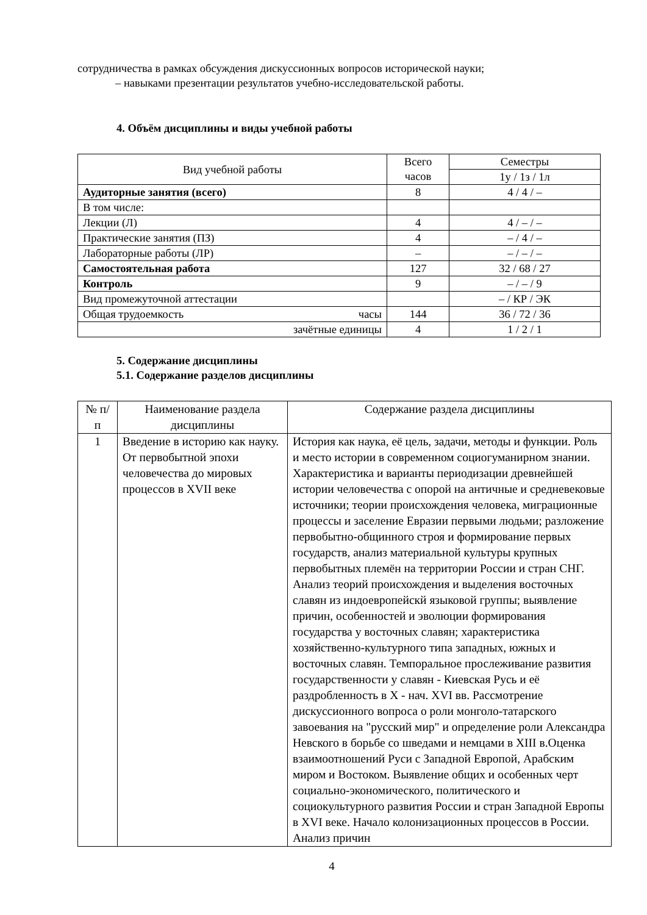сотрудничества в рамках обсуждения дискуссионных вопросов исторической науки;
– навыками презентации результатов учебно-исследовательской работы.
4. Объём дисциплины и виды учебной работы
| Вид учебной работы | Всего часов | Семестры |
| --- | --- | --- |
| | | 1у / 1з / 1л |
| Аудиторные занятия (всего) | 8 | 4 / 4 / – |
| В том числе: | | |
| Лекции (Л) | 4 | 4 / – / – |
| Практические занятия (ПЗ) | 4 | – / 4 / – |
| Лабораторные работы (ЛР) | – | – / – / – |
| Самостоятельная работа | 127 | 32 / 68 / 27 |
| Контроль | 9 | – / – / 9 |
| Вид промежуточной аттестации | | – / КР / ЭК |
| Общая трудоемкость часы | 144 | 36 / 72 / 36 |
| зачётные единицы | 4 | 1 / 2 / 1 |
5. Содержание дисциплины
5.1. Содержание разделов дисциплины
| № п/п | Наименование раздела дисциплины | Содержание раздела дисциплины |
| --- | --- | --- |
| 1 | Введение в историю как науку. От первобытной эпохи человечества до мировых процессов в XVII веке | История как наука, её цель, задачи, методы и функции. Роль и место истории в современном социогуманирном знании. Характеристика и варианты периодизации древнейшей истории человечества с опорой на античные и средневековые источники; теории происхождения человека, миграционные процессы и заселение Евразии первыми людьми; разложение первобытно-общинного строя и формирование первых государств, анализ материальной культуры крупных первобытных племён на территории России и стран СНГ. Анализ теорий происхождения и выделения восточных славян из индоевропейскй языковой группы; выявление причин, особенностей и эволюции формирования государства у восточных славян; характеристика хозяйственно-культурного типа западных, южных и восточных славян. Темпоральное прослеживание развития государственности у славян - Киевская Русь и её раздробленность в X - нач. XVI вв. Рассмотрение дискуссионного вопроса о роли монголо-татарского завоевания на "русский мир" и определение роли Александра Невского в борьбе со шведами и немцами в XIII в.Оценка взаимоотношений Руси с Западной Европой, Арабским миром и Востоком. Выявление общих и особенных черт социально-экономического, политического и социокультурного развития России и стран Западной Европы в XVI веке. Начало колонизационных процессов в России. Анализ причин |
4